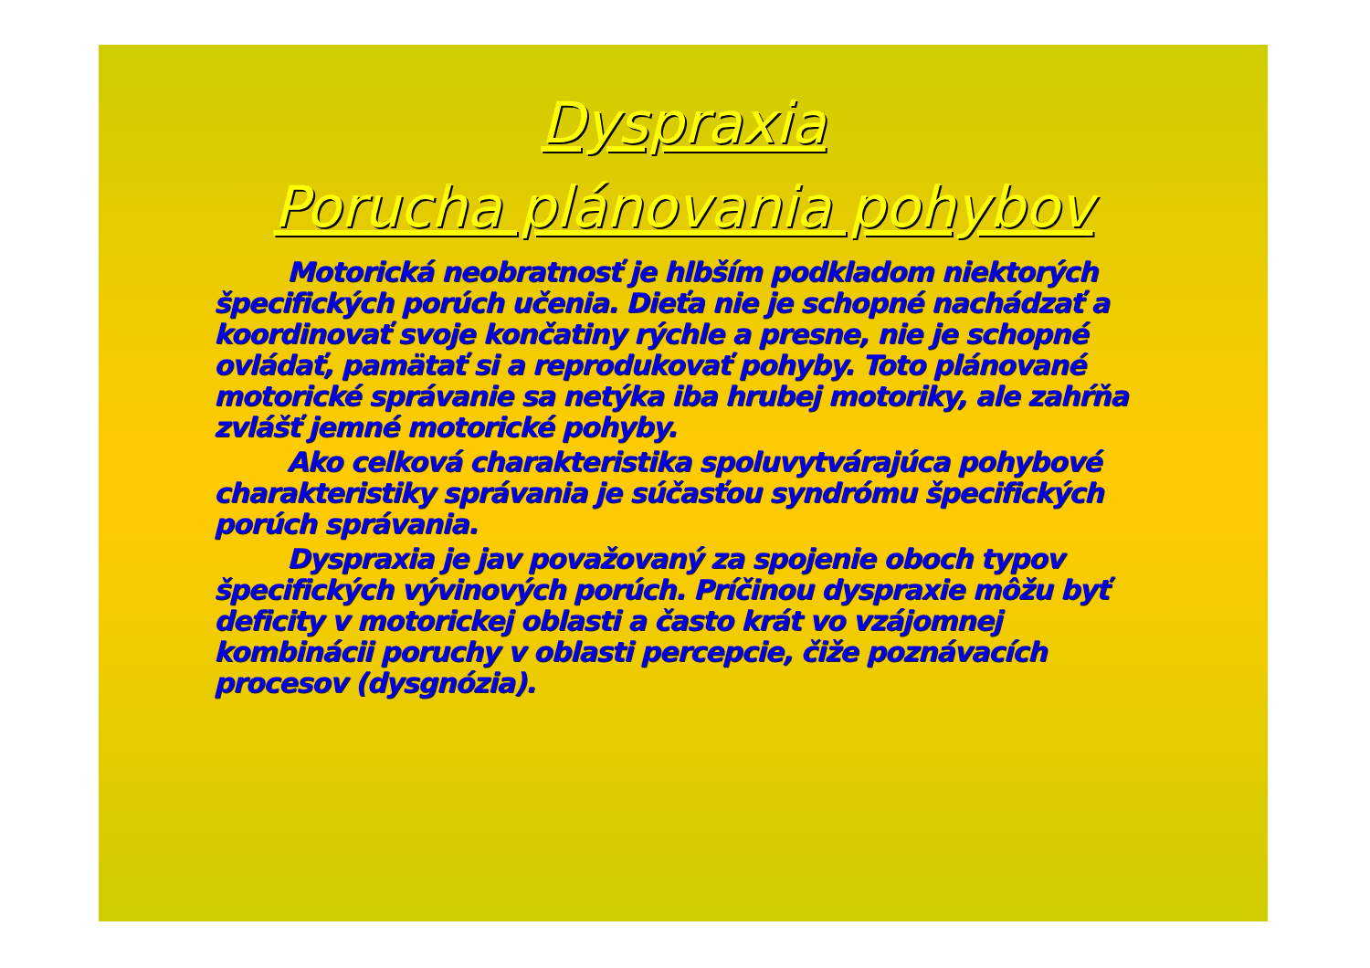Dyspraxia
Porucha plánovania pohybov
Motorická neobratnosť je hlbším podkladom niektorých špecifických porúch učenia. Dieťa nie je schopné nachádzať a koordinovať svoje končatiny rýchle a presne, nie je schopné ovládať, pamätať si a reprodukovať pohyby. Toto plánované motorické správanie sa netýka iba hrubej motoriky, ale zahŕňa zvlášť jemné motorické pohyby.
Ako celková charakteristika spoluvytvárajúca pohybové charakteristiky správania je súčasťou syndrómu špecifických porúch správania.
Dyspraxia je jav považovaný za spojenie oboch typov špecifických vývinových porúch. Príčinou dyspraxie môžu byť deficity v motorickej oblasti a často krát vo vzájomnej kombinácii poruchy v oblasti percepcie, čiže poznávacích procesov (dysgnózia).